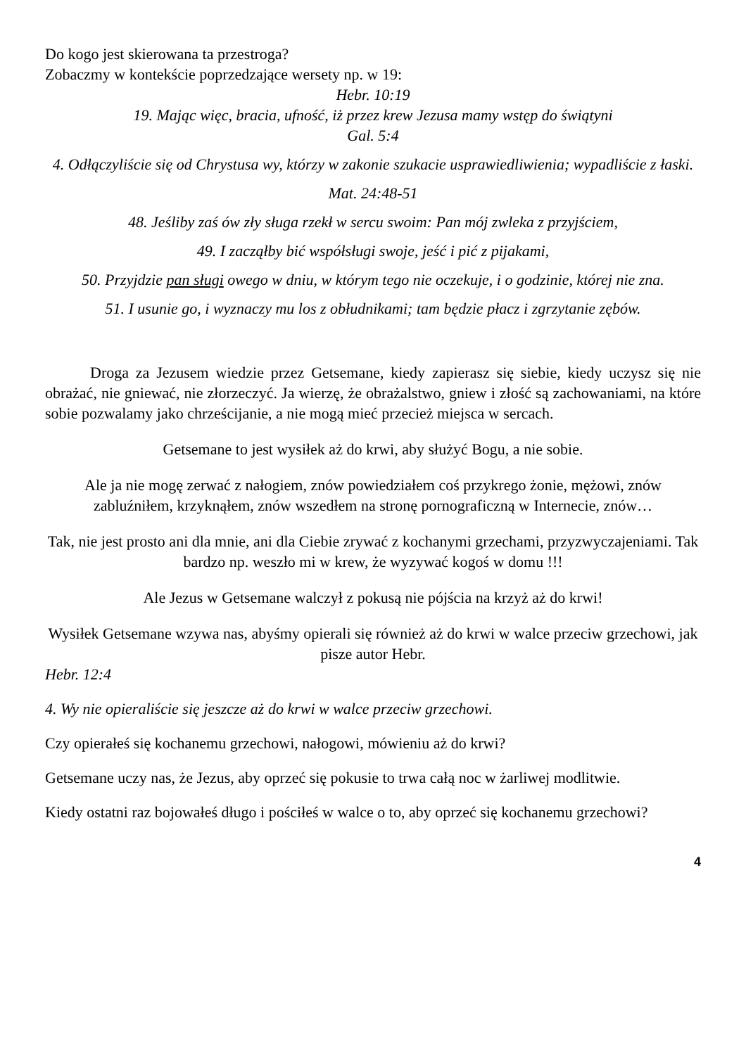Do kogo jest skierowana ta przestroga?
Zobaczmy w kontekście poprzedzające wersety np. w 19:
Hebr. 10:19
19. Mając więc, bracia, ufność, iż przez krew Jezusa mamy wstęp do świątyni
Gal. 5:4
4. Odłączyliście się od Chrystusa wy, którzy w zakonie szukacie usprawiedliwienia; wypadliście z łaski.
Mat. 24:48-51
48. Jeśliby zaś ów zły sługa rzekł w sercu swoim: Pan mój zwleka z przyjściem,
49. I zacząłby bić współsługi swoje, jeść i pić z pijakami,
50. Przyjdzie pan sługi owego w dniu, w którym tego nie oczekuje, i o godzinie, której nie zna.
51. I usunie go, i wyznaczy mu los z obłudnikami; tam będzie płacz i zgrzytanie zębów.
Droga za Jezusem wiedzie przez Getsemane, kiedy zapierasz się siebie, kiedy uczysz się nie obrażać, nie gniewać, nie złorzeczyć. Ja wierzę, że obrażalstwo, gniew i złość są zachowaniami, na które sobie pozwalamy jako chrześcijanie, a nie mogą mieć przecież miejsca w sercach.
Getsemane to jest wysiłek aż do krwi, aby służyć Bogu, a nie sobie.
Ale ja nie mogę zerwać z nałogiem, znów powiedziałem coś przykrego żonie, mężowi, znów zabluźniłem, krzyknąłem, znów wszedłem na stronę pornograficzną w Internecie, znów…
Tak, nie jest prosto ani dla mnie, ani dla Ciebie zrywać z kochanymi grzechami, przyzwyczajeniami. Tak bardzo np. weszło mi w krew, że wyzywać kogoś w domu !!!
Ale Jezus w Getsemane walczył z pokusą nie pójścia na krzyż aż do krwi!
Wysiłek Getsemane wzywa nas, abyśmy opierali się również aż do krwi w walce przeciw grzechowi, jak pisze autor Hebr.
Hebr. 12:4
4. Wy nie opieraliście się jeszcze aż do krwi w walce przeciw grzechowi.
Czy opierałeś się kochanemu grzechowi, nałogowi, mówieniu aż do krwi?
Getsemane uczy nas, że Jezus, aby oprzeć się pokusie to trwa całą noc w żarliwej modlitwie.
Kiedy ostatni raz bojowałeś długo i pościłeś w walce o to, aby oprzeć się kochanemu grzechowi?
4